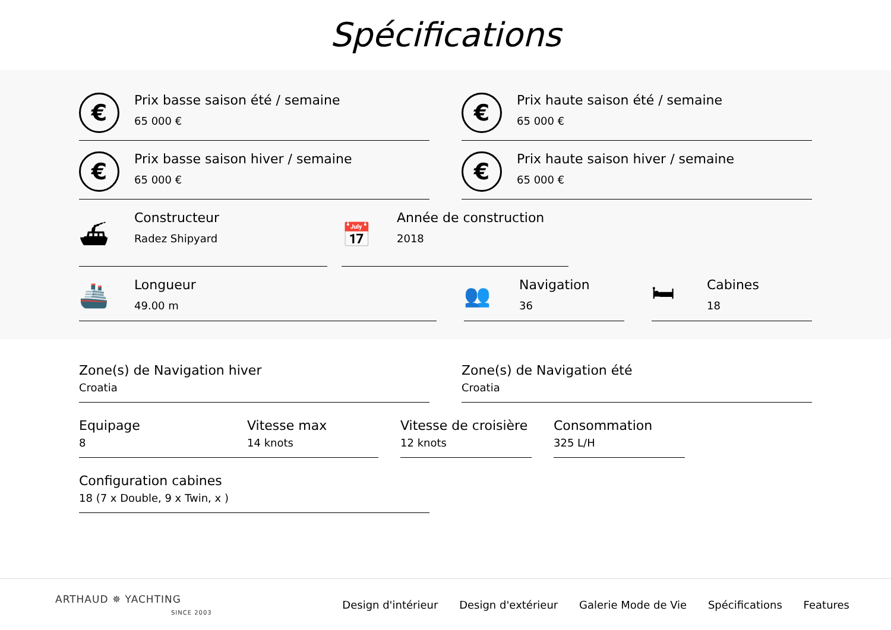Spécifications
€
Prix basse saison été / semaine
65 000 €
€
Prix haute saison été / semaine
65 000 €
€
Prix basse saison hiver / semaine
65 000 €
€
Prix haute saison hiver / semaine
65 000 €
⛴
Constructeur
Radez Shipyard
📅
Année de construction
2018
🚢
Longueur
49.00 m
👥
Navigation
36
🛏
Cabines
18
Zone(s) de Navigation hiver
Croatia
Zone(s) de Navigation été
Croatia
Equipage
8
Vitesse max
14 knots
Vitesse de croisière
12 knots
Consommation
325 L/H
Configuration cabines
18 (7 x Double, 9 x Twin, x )
ARTHAUD ✵ YACHTING
SINCE 2003
Design d'intérieur Design d'extérieur Galerie Mode de Vie Spécifications Features